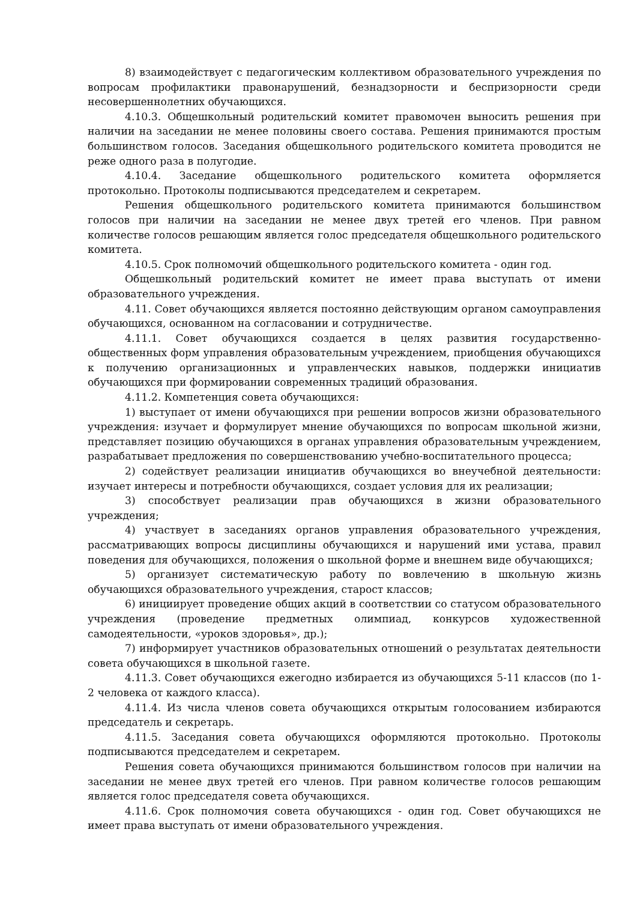8) взаимодействует с педагогическим коллективом образовательного учреждения по вопросам профилактики правонарушений, безнадзорности и беспризорности среди несовершеннолетних обучающихся.
4.10.3. Общешкольный родительский комитет правомочен выносить решения при наличии на заседании не менее половины своего состава. Решения принимаются простым большинством голосов. Заседания общешкольного родительского комитета проводится не реже одного раза в полугодие.
4.10.4. Заседание общешкольного родительского комитета оформляется протокольно. Протоколы подписываются председателем и секретарем.
Решения общешкольного родительского комитета принимаются большинством голосов при наличии на заседании не менее двух третей его членов. При равном количестве голосов решающим является голос председателя общешкольного родительского комитета.
4.10.5. Срок полномочий общешкольного родительского комитета - один год.
Общешкольный родительский комитет не имеет права выступать от имени образовательного учреждения.
4.11. Совет обучающихся является постоянно действующим органом самоуправления обучающихся, основанном на согласовании и сотрудничестве.
4.11.1. Совет обучающихся создается в целях развития государственно-общественных форм управления образовательным учреждением, приобщения обучающихся к получению организационных и управленческих навыков, поддержки инициатив обучающихся при формировании современных традиций образования.
4.11.2. Компетенция совета обучающихся:
1) выступает от имени обучающихся при решении вопросов жизни образовательного учреждения: изучает и формулирует мнение обучающихся по вопросам школьной жизни, представляет позицию обучающихся в органах управления образовательным учреждением, разрабатывает предложения по совершенствованию учебно-воспитательного процесса;
2) содействует реализации инициатив обучающихся во внеучебной деятельности: изучает интересы и потребности обучающихся, создает условия для их реализации;
3) способствует реализации прав обучающихся в жизни образовательного учреждения;
4) участвует в заседаниях органов управления образовательного учреждения, рассматривающих вопросы дисциплины обучающихся и нарушений ими устава, правил поведения для обучающихся, положения о школьной форме и внешнем виде обучающихся;
5) организует систематическую работу по вовлечению в школьную жизнь обучающихся образовательного учреждения, старост классов;
6) инициирует проведение общих акций в соответствии со статусом образовательного учреждения (проведение предметных олимпиад, конкурсов художественной самодеятельности, «уроков здоровья», др.);
7) информирует участников образовательных отношений о результатах деятельности совета обучающихся в школьной газете.
4.11.3. Совет обучающихся ежегодно избирается из обучающихся 5-11 классов (по 1-2 человека от каждого класса).
4.11.4. Из числа членов совета обучающихся открытым голосованием избираются председатель и секретарь.
4.11.5. Заседания совета обучающихся оформляются протокольно. Протоколы подписываются председателем и секретарем.
Решения совета обучающихся принимаются большинством голосов при наличии на заседании не менее двух третей его членов. При равном количестве голосов решающим является голос председателя совета обучающихся.
4.11.6. Срок полномочия совета обучающихся - один год. Совет обучающихся не имеет права выступать от имени образовательного учреждения.